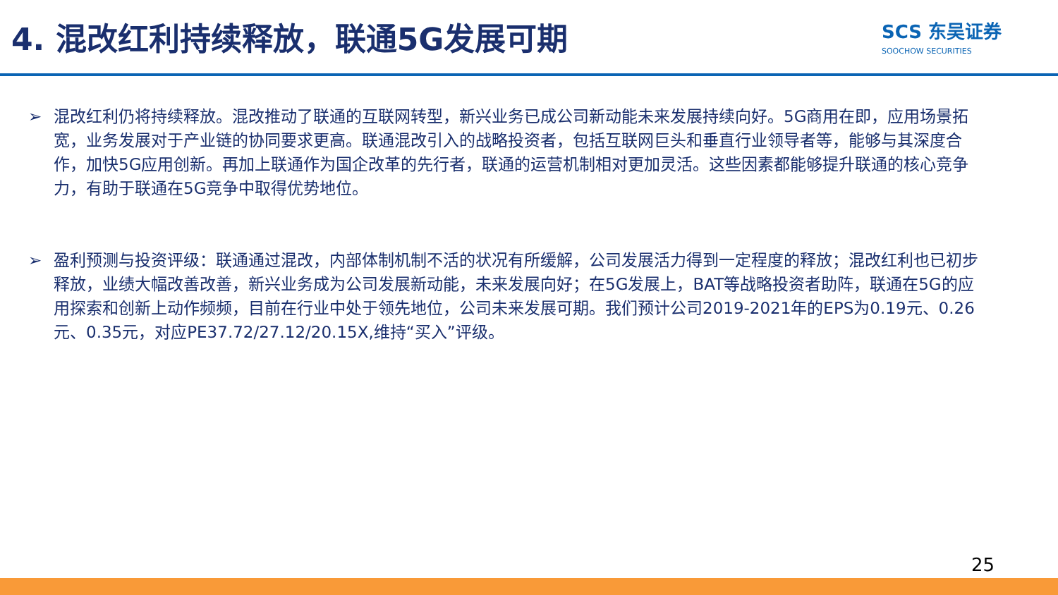4. 混改红利持续释放，联通5G发展可期
SCS 东吴证券
SOOCHOW SECURITIES
➢ 混改红利仍将持续释放。混改推动了联通的互联网转型，新兴业务已成公司新动能未来发展持续向好。5G商用在即，应用场景拓宽，业务发展对于产业链的协同要求更高。联通混改引入的战略投资者，包括互联网巨头和垂直行业领导者等，能够与其深度合作，加快5G应用创新。再加上联通作为国企改革的先行者，联通的运营机制相对更加灵活。这些因素都能够提升联通的核心竞争力，有助于联通在5G竞争中取得优势地位。
➢ 盈利预测与投资评级：联通通过混改，内部体制机制不活的状况有所缓解，公司发展活力得到一定程度的释放；混改红利也已初步释放，业绩大幅改善改善，新兴业务成为公司发展新动能，未来发展向好；在5G发展上，BAT等战略投资者助阵，联通在5G的应用探索和创新上动作频频，目前在行业中处于领先地位，公司未来发展可期。我们预计公司2019-2021年的EPS为0.19元、0.26元、0.35元，对应PE37.72/27.12/20.15X,维持“买入”评级。
25